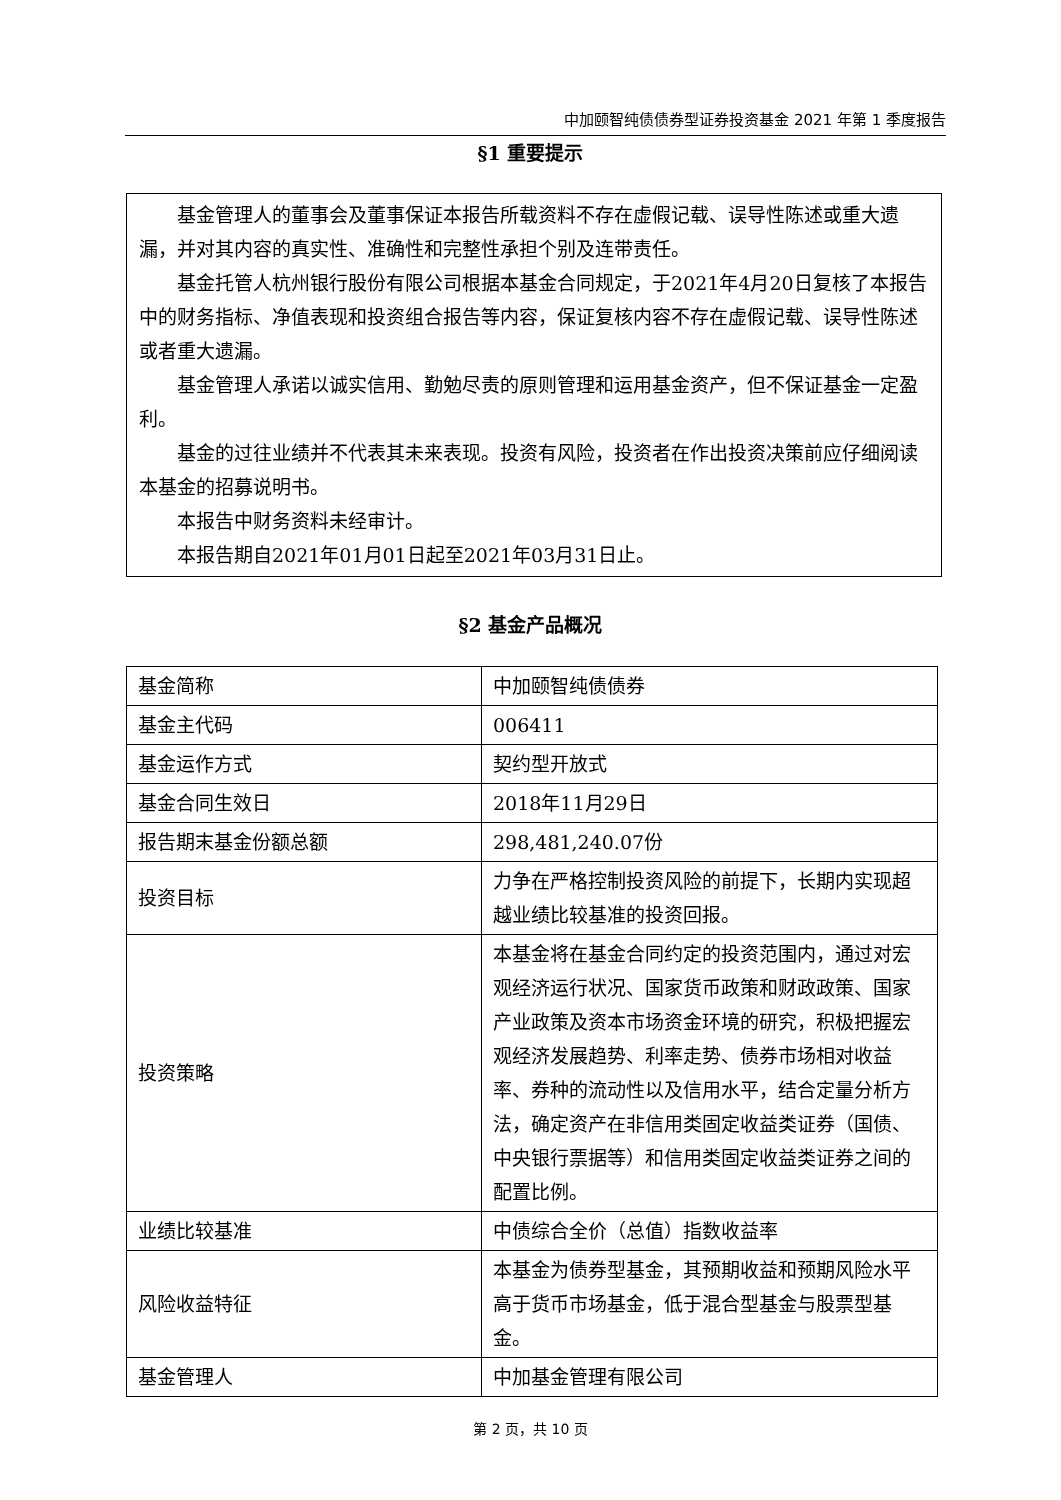中加颐智纯债债券型证券投资基金 2021 年第 1 季度报告
§1 重要提示
基金管理人的董事会及董事保证本报告所载资料不存在虚假记载、误导性陈述或重大遗漏，并对其内容的真实性、准确性和完整性承担个别及连带责任。
基金托管人杭州银行股份有限公司根据本基金合同规定，于2021年4月20日复核了本报告中的财务指标、净值表现和投资组合报告等内容，保证复核内容不存在虚假记载、误导性陈述或者重大遗漏。
基金管理人承诺以诚实信用、勤勉尽责的原则管理和运用基金资产，但不保证基金一定盈利。
基金的过往业绩并不代表其未来表现。投资有风险，投资者在作出投资决策前应仔细阅读本基金的招募说明书。
本报告中财务资料未经审计。
本报告期自2021年01月01日起至2021年03月31日止。
§2 基金产品概况
| 基金简称 | 中加颐智纯债债券 |
| 基金主代码 | 006411 |
| 基金运作方式 | 契约型开放式 |
| 基金合同生效日 | 2018年11月29日 |
| 报告期末基金份额总额 | 298,481,240.07份 |
| 投资目标 | 力争在严格控制投资风险的前提下，长期内实现超越业绩比较基准的投资回报。 |
| 投资策略 | 本基金将在基金合同约定的投资范围内，通过对宏观经济运行状况、国家货币政策和财政政策、国家产业政策及资本市场资金环境的研究，积极把握宏观经济发展趋势、利率走势、债券市场相对收益率、券种的流动性以及信用水平，结合定量分析方法，确定资产在非信用类固定收益类证券（国债、中央银行票据等）和信用类固定收益类证券之间的配置比例。 |
| 业绩比较基准 | 中债综合全价（总值）指数收益率 |
| 风险收益特征 | 本基金为债券型基金，其预期收益和预期风险水平高于货币市场基金，低于混合型基金与股票型基金。 |
| 基金管理人 | 中加基金管理有限公司 |
第 2 页，共 10 页